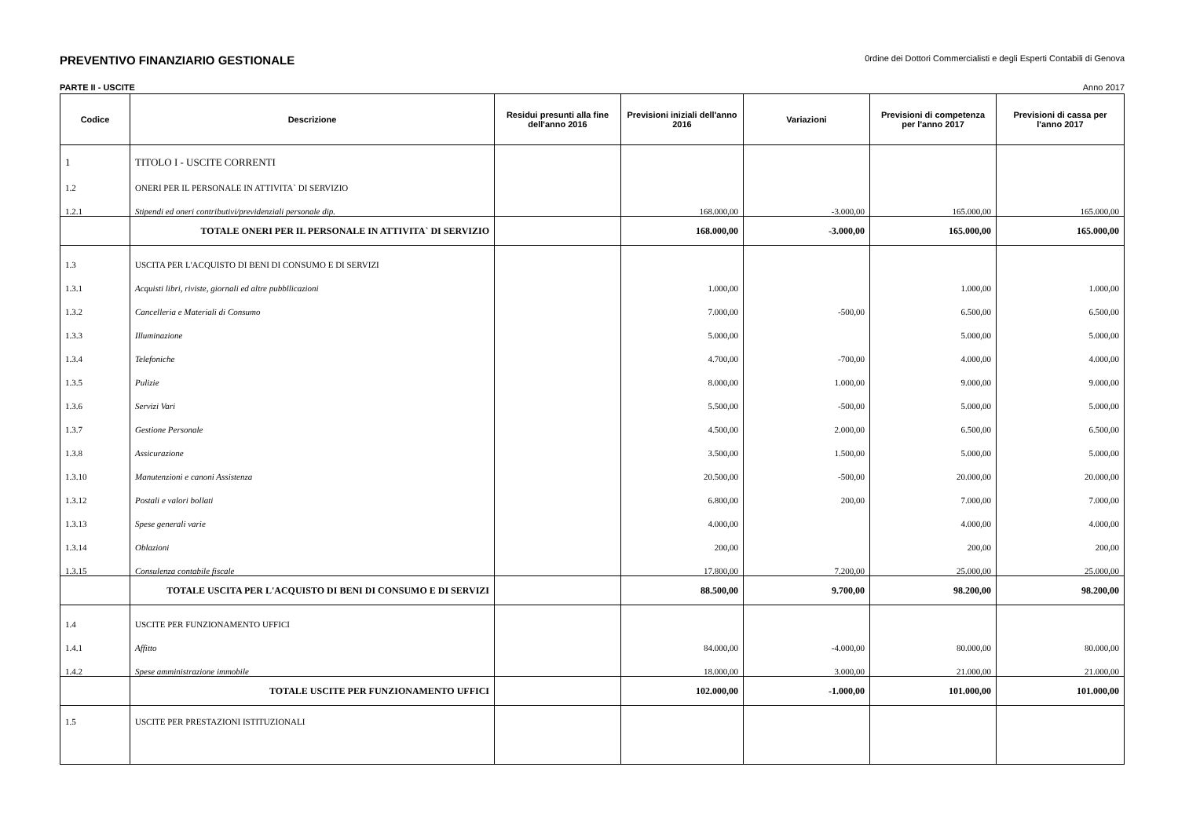PREVENTIVO FINANZIARIO GESTIONALE
0rdine dei Dottori Commercialisti e degli Esperti Contabili di Genova
PARTE II - USCITE Anno 2017
| Codice | Descrizione | Residui presunti alla fine dell'anno 2016 | Previsioni iniziali dell'anno 2016 | Variazioni | Previsioni di competenza per l'anno 2017 | Previsioni di cassa per l'anno 2017 |
| --- | --- | --- | --- | --- | --- | --- |
| 1 | TITOLO I - USCITE CORRENTI | | | | | |
| 1.2 | ONERI PER IL PERSONALE IN ATTIVITA` DI SERVIZIO | | | | | |
| 1.2.1 | Stipendi ed oneri contributivi/previdenziali personale dip. | | 168.000,00 | -3.000,00 | 165.000,00 | 165.000,00 |
| | TOTALE ONERI PER IL PERSONALE IN ATTIVITA` DI SERVIZIO | | 168.000,00 | -3.000,00 | 165.000,00 | 165.000,00 |
| 1.3 | USCITA PER L'ACQUISTO DI BENI DI CONSUMO E DI SERVIZI | | | | | |
| 1.3.1 | Acquisti libri, riviste, giornali ed altre pubbllicazioni | | 1.000,00 | | 1.000,00 | 1.000,00 |
| 1.3.2 | Cancelleria e Materiali di Consumo | | 7.000,00 | -500,00 | 6.500,00 | 6.500,00 |
| 1.3.3 | Illuminazione | | 5.000,00 | | 5.000,00 | 5.000,00 |
| 1.3.4 | Telefoniche | | 4.700,00 | -700,00 | 4.000,00 | 4.000,00 |
| 1.3.5 | Pulizie | | 8.000,00 | 1.000,00 | 9.000,00 | 9.000,00 |
| 1.3.6 | Servizi Vari | | 5.500,00 | -500,00 | 5.000,00 | 5.000,00 |
| 1.3.7 | Gestione Personale | | 4.500,00 | 2.000,00 | 6.500,00 | 6.500,00 |
| 1.3.8 | Assicurazione | | 3.500,00 | 1.500,00 | 5.000,00 | 5.000,00 |
| 1.3.10 | Manutenzioni e canoni Assistenza | | 20.500,00 | -500,00 | 20.000,00 | 20.000,00 |
| 1.3.12 | Postali e valori bollati | | 6.800,00 | 200,00 | 7.000,00 | 7.000,00 |
| 1.3.13 | Spese generali varie | | 4.000,00 | | 4.000,00 | 4.000,00 |
| 1.3.14 | Oblazioni | | 200,00 | | 200,00 | 200,00 |
| 1.3.15 | Consulenza contabile fiscale | | 17.800,00 | 7.200,00 | 25.000,00 | 25.000,00 |
| | TOTALE USCITA PER L'ACQUISTO DI BENI DI CONSUMO E DI SERVIZI | | 88.500,00 | 9.700,00 | 98.200,00 | 98.200,00 |
| 1.4 | USCITE PER FUNZIONAMENTO UFFICI | | | | | |
| 1.4.1 | Affitto | | 84.000,00 | -4.000,00 | 80.000,00 | 80.000,00 |
| 1.4.2 | Spese amministrazione immobile | | 18.000,00 | 3.000,00 | 21.000,00 | 21.000,00 |
| | TOTALE USCITE PER FUNZIONAMENTO UFFICI | | 102.000,00 | -1.000,00 | 101.000,00 | 101.000,00 |
| 1.5 | USCITE PER PRESTAZIONI ISTITUZIONALI | | | | | |